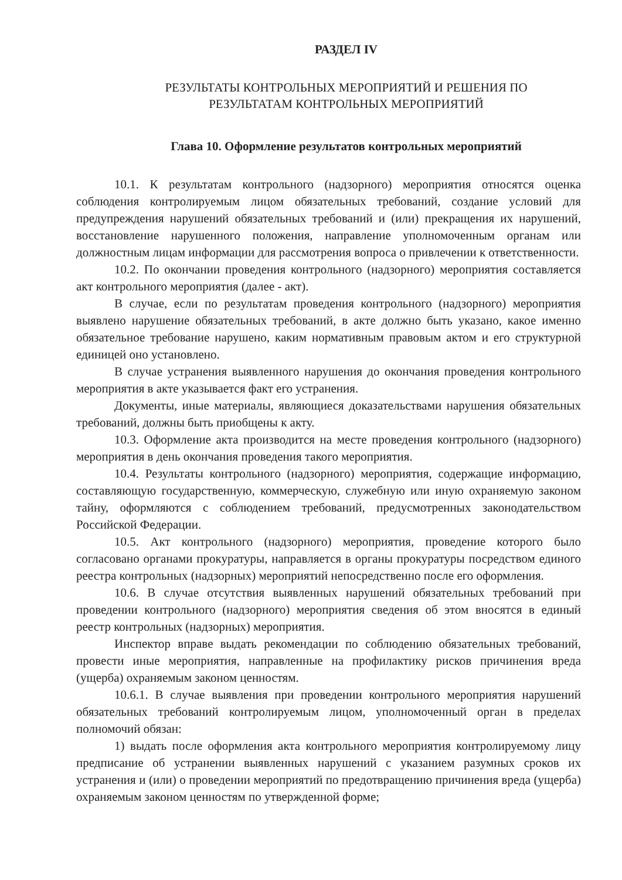РАЗДЕЛ IV
РЕЗУЛЬТАТЫ КОНТРОЛЬНЫХ МЕРОПРИЯТИЙ И РЕШЕНИЯ ПО
РЕЗУЛЬТАТАМ КОНТРОЛЬНЫХ МЕРОПРИЯТИЙ
Глава 10. Оформление результатов контрольных мероприятий
10.1. К результатам контрольного (надзорного) мероприятия относятся оценка соблюдения контролируемым лицом обязательных требований, создание условий для предупреждения нарушений обязательных требований и (или) прекращения их нарушений, восстановление нарушенного положения, направление уполномоченным органам или должностным лицам информации для рассмотрения вопроса о привлечении к ответственности.
10.2. По окончании проведения контрольного (надзорного) мероприятия составляется акт контрольного мероприятия (далее - акт).
В случае, если по результатам проведения контрольного (надзорного) мероприятия выявлено нарушение обязательных требований, в акте должно быть указано, какое именно обязательное требование нарушено, каким нормативным правовым актом и его структурной единицей оно установлено.
В случае устранения выявленного нарушения до окончания проведения контрольного мероприятия в акте указывается факт его устранения.
Документы, иные материалы, являющиеся доказательствами нарушения обязательных требований, должны быть приобщены к акту.
10.3. Оформление акта производится на месте проведения контрольного (надзорного) мероприятия в день окончания проведения такого мероприятия.
10.4. Результаты контрольного (надзорного) мероприятия, содержащие информацию, составляющую государственную, коммерческую, служебную или иную охраняемую законом тайну, оформляются с соблюдением требований, предусмотренных законодательством Российской Федерации.
10.5. Акт контрольного (надзорного) мероприятия, проведение которого было согласовано органами прокуратуры, направляется в органы прокуратуры посредством единого реестра контрольных (надзорных) мероприятий непосредственно после его оформления.
10.6. В случае отсутствия выявленных нарушений обязательных требований при проведении контрольного (надзорного) мероприятия сведения об этом вносятся в единый реестр контрольных (надзорных) мероприятия.
Инспектор вправе выдать рекомендации по соблюдению обязательных требований, провести иные мероприятия, направленные на профилактику рисков причинения вреда (ущерба) охраняемым законом ценностям.
10.6.1. В случае выявления при проведении контрольного мероприятия нарушений обязательных требований контролируемым лицом, уполномоченный орган в пределах полномочий обязан:
1) выдать после оформления акта контрольного мероприятия контролируемому лицу предписание об устранении выявленных нарушений с указанием разумных сроков их устранения и (или) о проведении мероприятий по предотвращению причинения вреда (ущерба) охраняемым законом ценностям по утвержденной форме;